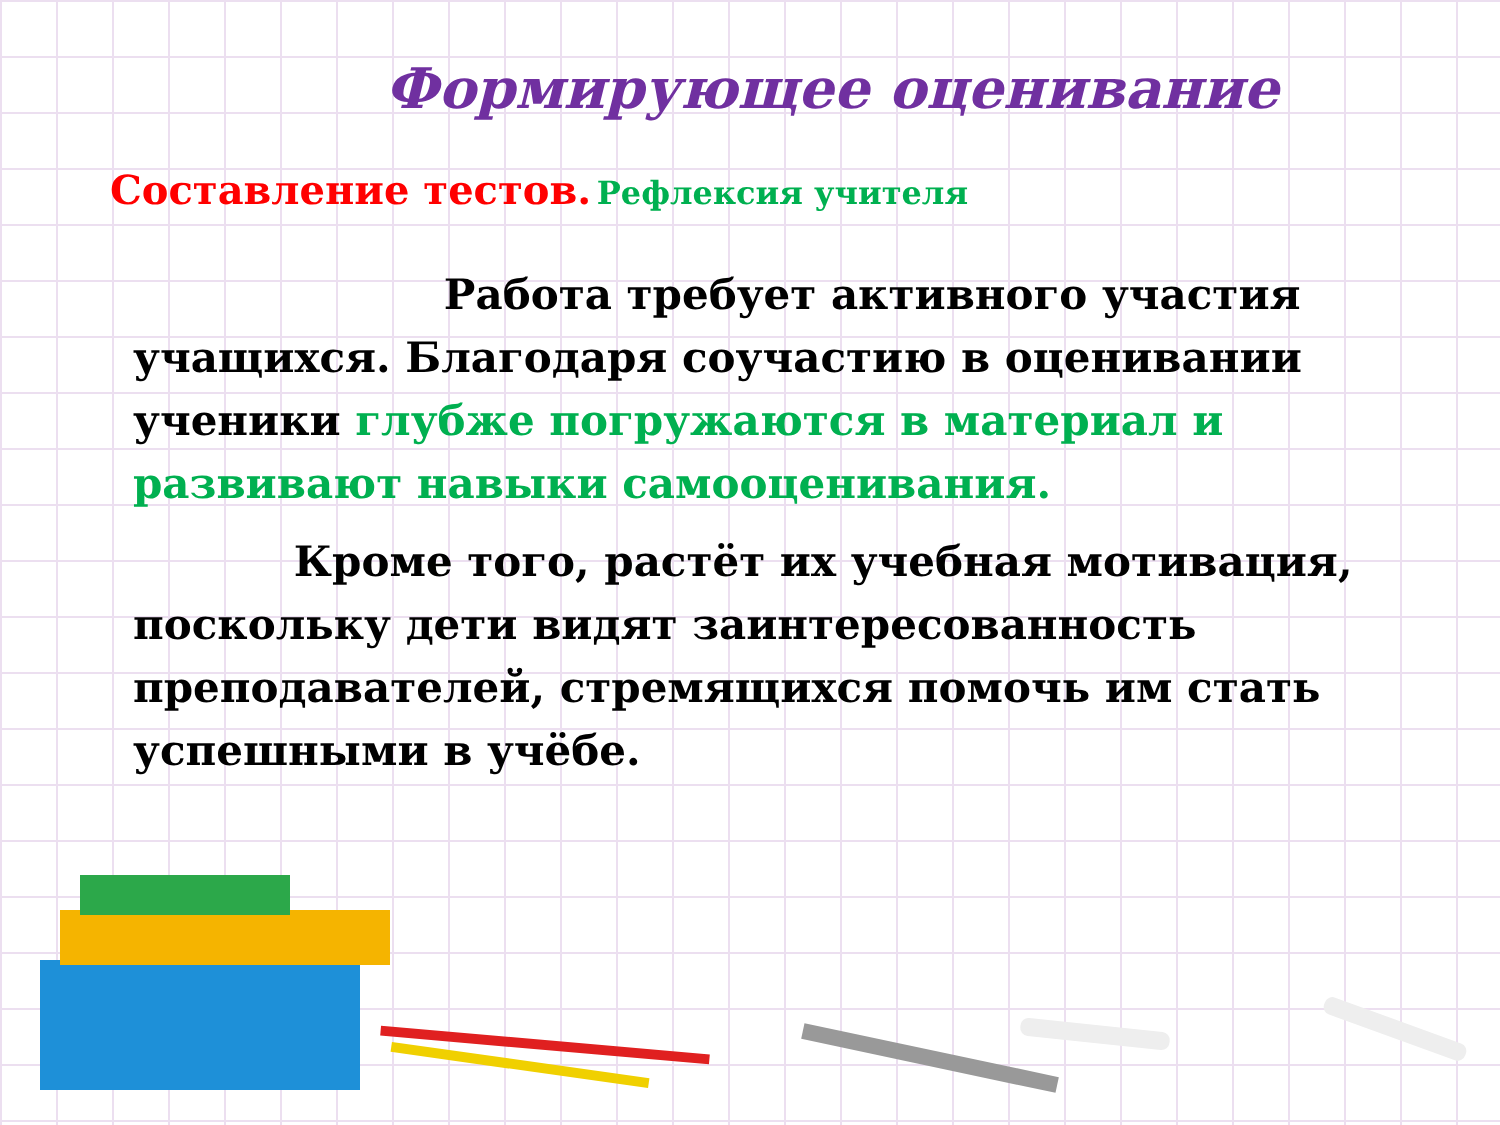Формирующее оценивание
Составление тестов. Рефлексия учителя
Работа требует активного участия учащихся. Благодаря соучастию в оценивании ученики глубже погружаются в материал и развивают навыки самооценивания.
Кроме того, растёт их учебная мотивация, поскольку дети видят заинтересованность преподавателей, стремящихся помочь им стать успешными в учёбе.